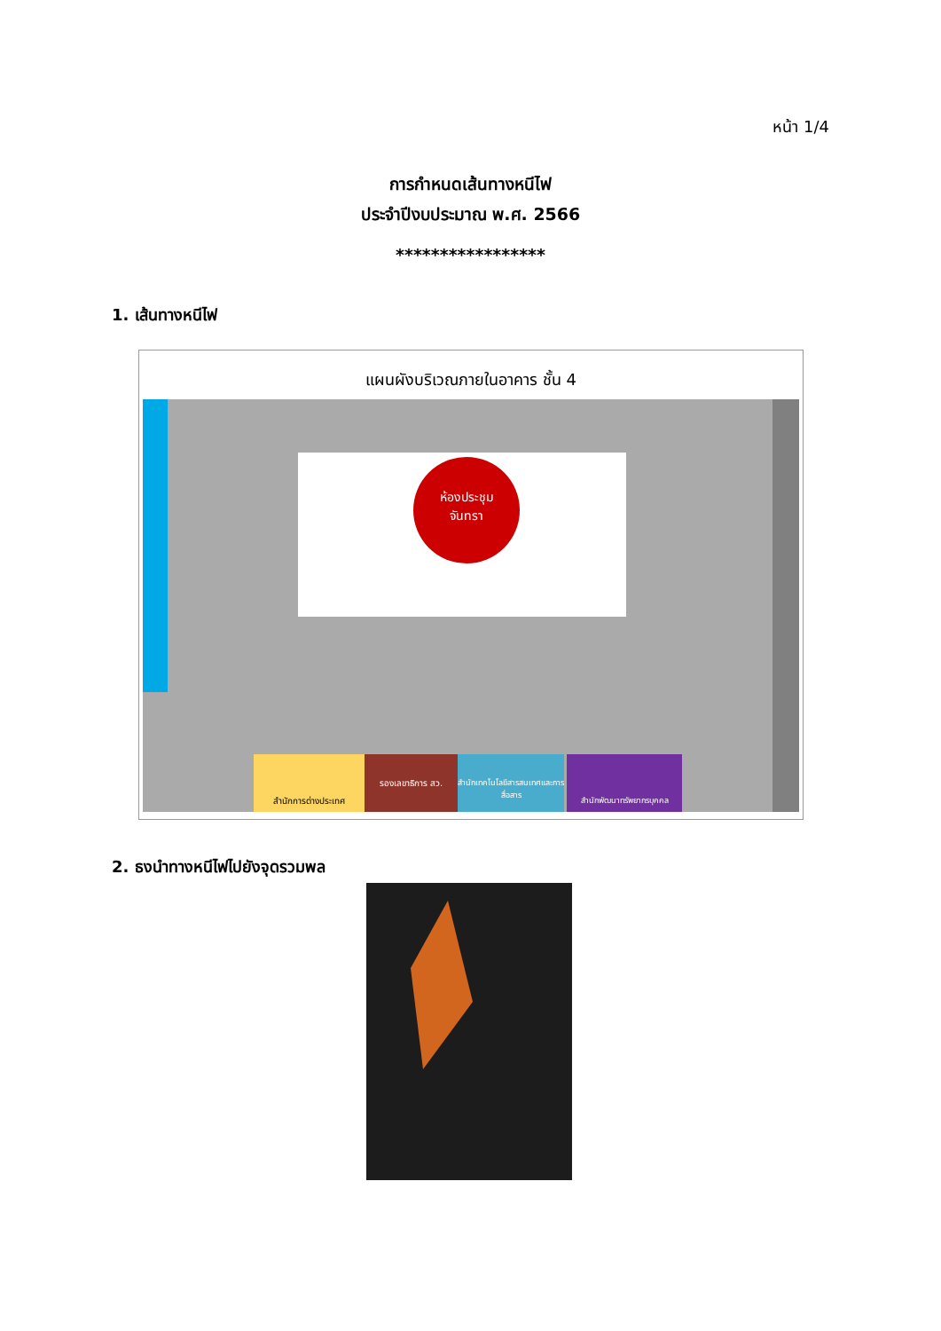หน้า 1/4
การกำหนดเส้นทางหนีไฟ
ประจำปีงบประมาณ พ.ศ. 2566
*****************
1. เส้นทางหนีไฟ
แผนผังบริเวณภายในอาคาร ชั้น 4
ห้องประชุม
จันทรา
สำนักการต่างประเทศ รองเลขาธิการ สว.
สำนักเทคโนโลยีสารสนเทศและการสื่อสาร
สำนักพัฒนาทรัพยากรบุคคล
2. ธงนำทางหนีไฟไปยังจุดรวมพล